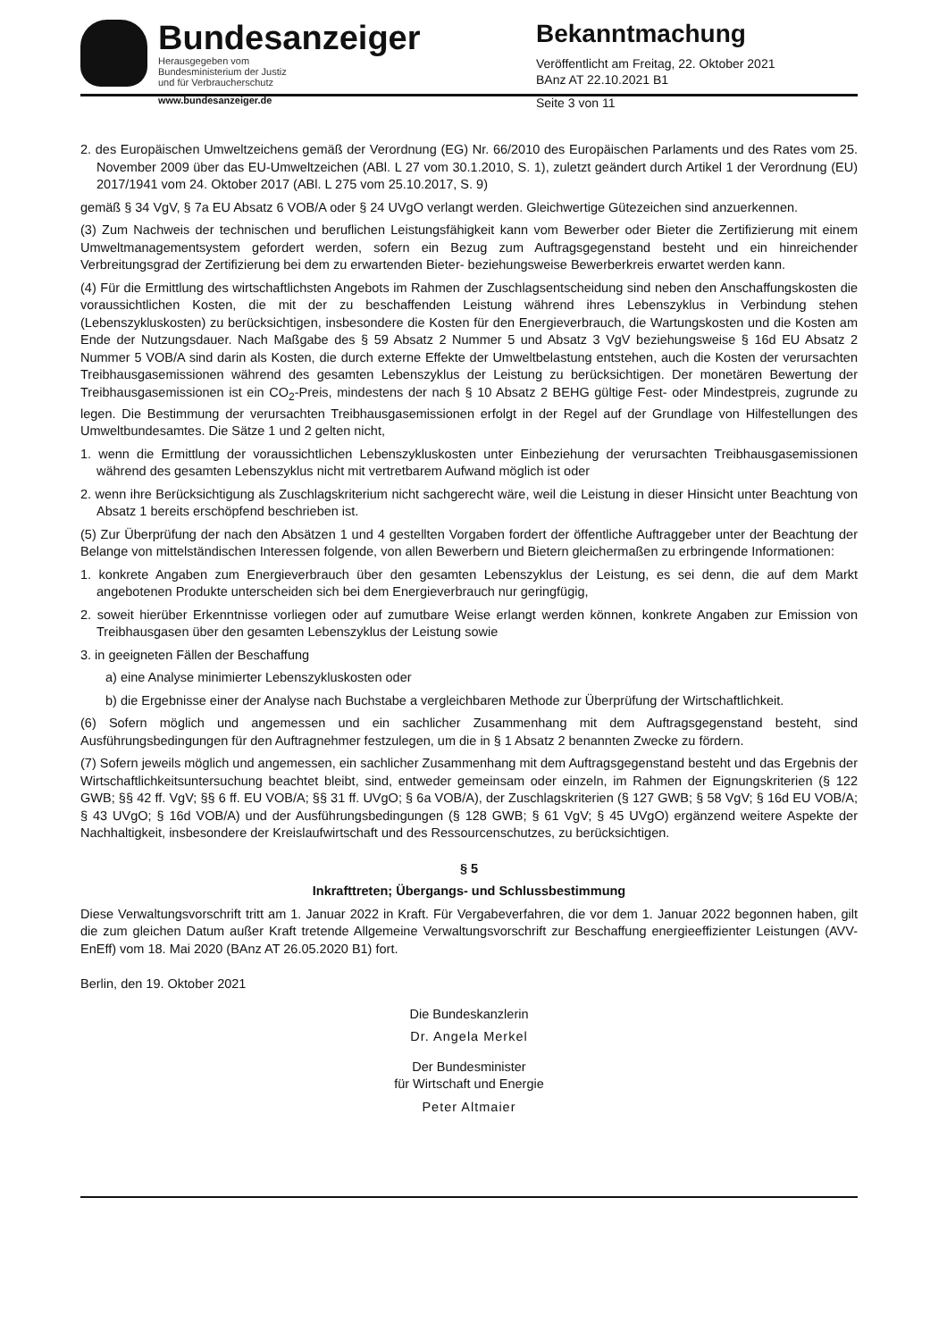Bundesanzeiger
Herausgegeben vom
Bundesministerium der Justiz
und für Verbraucherschutz
www.bundesanzeiger.de
Bekanntmachung
Veröffentlicht am Freitag, 22. Oktober 2021
BAnz AT 22.10.2021 B1
Seite 3 von 11
2. des Europäischen Umweltzeichens gemäß der Verordnung (EG) Nr. 66/2010 des Europäischen Parlaments und des Rates vom 25. November 2009 über das EU-Umweltzeichen (ABl. L 27 vom 30.1.2010, S. 1), zuletzt geändert durch Artikel 1 der Verordnung (EU) 2017/1941 vom 24. Oktober 2017 (ABl. L 275 vom 25.10.2017, S. 9)
gemäß § 34 VgV, § 7a EU Absatz 6 VOB/A oder § 24 UVgO verlangt werden. Gleichwertige Gütezeichen sind anzuerkennen.
(3) Zum Nachweis der technischen und beruflichen Leistungsfähigkeit kann vom Bewerber oder Bieter die Zertifizierung mit einem Umweltmanagementsystem gefordert werden, sofern ein Bezug zum Auftragsgegenstand besteht und ein hinreichender Verbreitungsgrad der Zertifizierung bei dem zu erwartenden Bieter- beziehungsweise Bewerberkreis erwartet werden kann.
(4) Für die Ermittlung des wirtschaftlichsten Angebots im Rahmen der Zuschlagsentscheidung sind neben den Anschaffungskosten die voraussichtlichen Kosten, die mit der zu beschaffenden Leistung während ihres Lebenszyklus in Verbindung stehen (Lebenszykluskosten) zu berücksichtigen, insbesondere die Kosten für den Energieverbrauch, die Wartungskosten und die Kosten am Ende der Nutzungsdauer. Nach Maßgabe des § 59 Absatz 2 Nummer 5 und Absatz 3 VgV beziehungsweise § 16d EU Absatz 2 Nummer 5 VOB/A sind darin als Kosten, die durch externe Effekte der Umweltbelastung entstehen, auch die Kosten der verursachten Treibhausgasemissionen während des gesamten Lebenszyklus der Leistung zu berücksichtigen. Der monetären Bewertung der Treibhausgasemissionen ist ein CO<sub>2</sub>-Preis, mindestens der nach § 10 Absatz 2 BEHG gültige Fest- oder Mindestpreis, zugrunde zu legen. Die Bestimmung der verursachten Treibhausgasemissionen erfolgt in der Regel auf der Grundlage von Hilfestellungen des Umweltbundesamtes. Die Sätze 1 und 2 gelten nicht,
1. wenn die Ermittlung der voraussichtlichen Lebenszykluskosten unter Einbeziehung der verursachten Treibhausgasemissionen während des gesamten Lebenszyklus nicht mit vertretbarem Aufwand möglich ist oder
2. wenn ihre Berücksichtigung als Zuschlagskriterium nicht sachgerecht wäre, weil die Leistung in dieser Hinsicht unter Beachtung von Absatz 1 bereits erschöpfend beschrieben ist.
(5) Zur Überprüfung der nach den Absätzen 1 und 4 gestellten Vorgaben fordert der öffentliche Auftraggeber unter der Beachtung der Belange von mittelständischen Interessen folgende, von allen Bewerbern und Bietern gleichermaßen zu erbringende Informationen:
1. konkrete Angaben zum Energieverbrauch über den gesamten Lebenszyklus der Leistung, es sei denn, die auf dem Markt angebotenen Produkte unterscheiden sich bei dem Energieverbrauch nur geringfügig,
2. soweit hierüber Erkenntnisse vorliegen oder auf zumutbare Weise erlangt werden können, konkrete Angaben zur Emission von Treibhausgasen über den gesamten Lebenszyklus der Leistung sowie
3. in geeigneten Fällen der Beschaffung
a) eine Analyse minimierter Lebenszykluskosten oder
b) die Ergebnisse einer der Analyse nach Buchstabe a vergleichbaren Methode zur Überprüfung der Wirtschaftlichkeit.
(6) Sofern möglich und angemessen und ein sachlicher Zusammenhang mit dem Auftragsgegenstand besteht, sind Ausführungsbedingungen für den Auftragnehmer festzulegen, um die in § 1 Absatz 2 benannten Zwecke zu fördern.
(7) Sofern jeweils möglich und angemessen, ein sachlicher Zusammenhang mit dem Auftragsgegenstand besteht und das Ergebnis der Wirtschaftlichkeitsuntersuchung beachtet bleibt, sind, entweder gemeinsam oder einzeln, im Rahmen der Eignungskriterien (§ 122 GWB; §§ 42 ff. VgV; §§ 6 ff. EU VOB/A; §§ 31 ff. UVgO; § 6a VOB/A), der Zuschlagskriterien (§ 127 GWB; § 58 VgV; § 16d EU VOB/A; § 43 UVgO; § 16d VOB/A) und der Ausführungsbedingungen (§ 128 GWB; § 61 VgV; § 45 UVgO) ergänzend weitere Aspekte der Nachhaltigkeit, insbesondere der Kreislaufwirtschaft und des Ressourcenschutzes, zu berücksichtigen.
§ 5
Inkrafttreten; Übergangs- und Schlussbestimmung
Diese Verwaltungsvorschrift tritt am 1. Januar 2022 in Kraft. Für Vergabeverfahren, die vor dem 1. Januar 2022 begonnen haben, gilt die zum gleichen Datum außer Kraft tretende Allgemeine Verwaltungsvorschrift zur Beschaffung energieeffizienter Leistungen (AVV-EnEff) vom 18. Mai 2020 (BAnz AT 26.05.2020 B1) fort.
Berlin, den 19. Oktober 2021
Die Bundeskanzlerin
Dr. Angela Merkel
Der Bundesminister
für Wirtschaft und Energie
Peter Altmaier